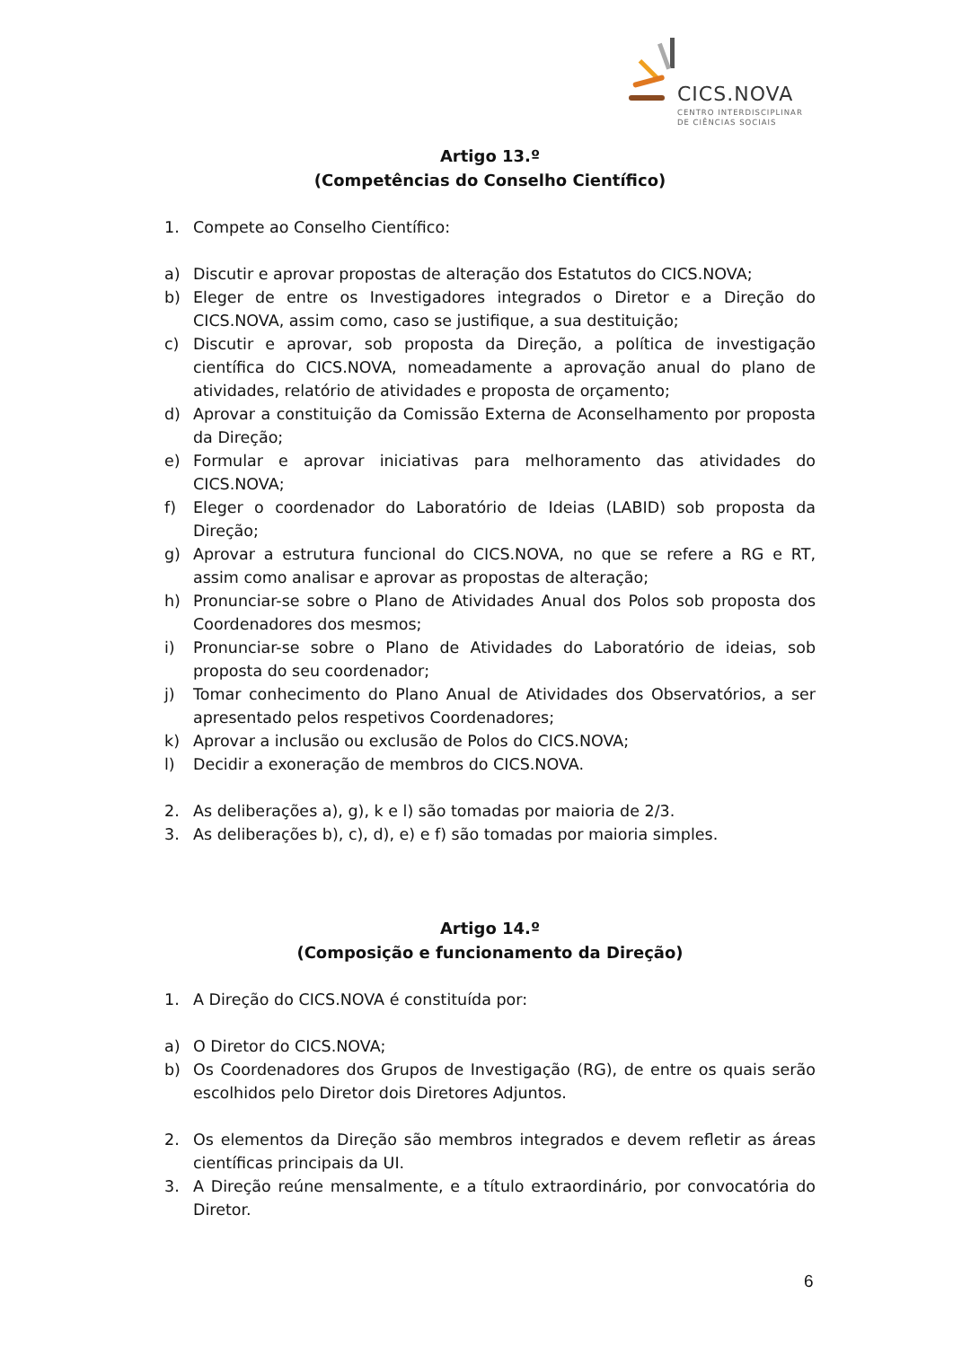CICS.NOVA
CENTRO INTERDISCIPLINAR
DE CIÊNCIAS SOCIAIS
Artigo 13.º
(Competências do Conselho Científico)
1. Compete ao Conselho Científico:
a) Discutir e aprovar propostas de alteração dos Estatutos do CICS.NOVA;
b) Eleger de entre os Investigadores integrados o Diretor e a Direção do CICS.NOVA, assim como, caso se justifique, a sua destituição;
c) Discutir e aprovar, sob proposta da Direção, a política de investigação científica do CICS.NOVA, nomeadamente a aprovação anual do plano de atividades, relatório de atividades e proposta de orçamento;
d) Aprovar a constituição da Comissão Externa de Aconselhamento por proposta da Direção;
e) Formular e aprovar iniciativas para melhoramento das atividades do CICS.NOVA;
f) Eleger o coordenador do Laboratório de Ideias (LABID) sob proposta da Direção;
g) Aprovar a estrutura funcional do CICS.NOVA, no que se refere a RG e RT, assim como analisar e aprovar as propostas de alteração;
h) Pronunciar-se sobre o Plano de Atividades Anual dos Polos sob proposta dos Coordenadores dos mesmos;
i) Pronunciar-se sobre o Plano de Atividades do Laboratório de ideias, sob proposta do seu coordenador;
j) Tomar conhecimento do Plano Anual de Atividades dos Observatórios, a ser apresentado pelos respetivos Coordenadores;
k) Aprovar a inclusão ou exclusão de Polos do CICS.NOVA;
l) Decidir a exoneração de membros do CICS.NOVA.
2. As deliberações a), g), k e l) são tomadas por maioria de 2/3.
3. As deliberações b), c), d), e) e f) são tomadas por maioria simples.
Artigo 14.º
(Composição e funcionamento da Direção)
1. A Direção do CICS.NOVA é constituída por:
a) O Diretor do CICS.NOVA;
b) Os Coordenadores dos Grupos de Investigação (RG), de entre os quais serão escolhidos pelo Diretor dois Diretores Adjuntos.
2. Os elementos da Direção são membros integrados e devem refletir as áreas científicas principais da UI.
3. A Direção reúne mensalmente, e a título extraordinário, por convocatória do Diretor.
6